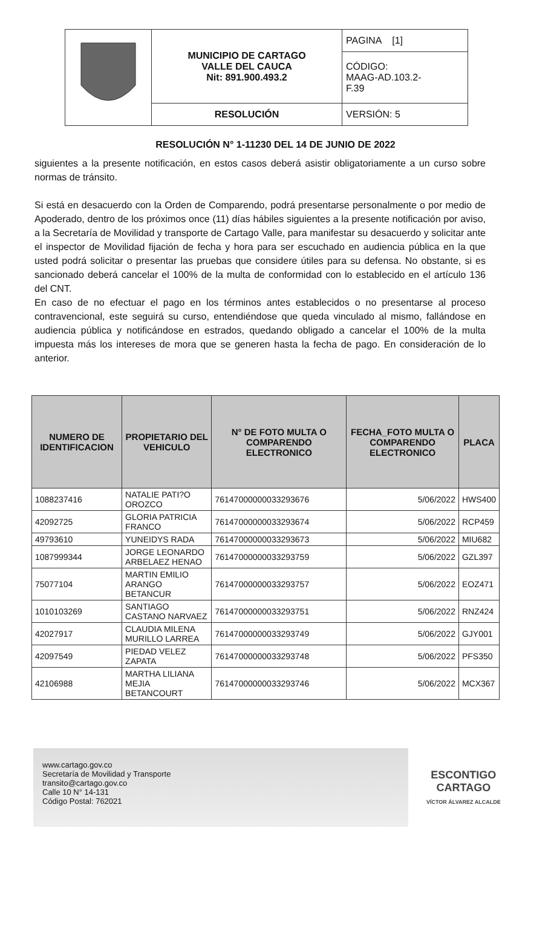| | MUNICIPIO DE CARTAGO VALLE DEL CAUCA Nit: 891.900.493.2 | PAGINA [1] |
| | | CÓDIGO: MAAG-AD.103.2- F.39 |
| | RESOLUCIÓN | VERSIÓN: 5 |
RESOLUCIÓN N° 1-11230 DEL 14 DE JUNIO DE 2022
siguientes a la presente notificación, en estos casos deberá asistir obligatoriamente a un curso sobre normas de tránsito.
Si está en desacuerdo con la Orden de Comparendo, podrá presentarse personalmente o por medio de Apoderado, dentro de los próximos once (11) días hábiles siguientes a la presente notificación por aviso, a la Secretaría de Movilidad y transporte de Cartago Valle, para manifestar su desacuerdo y solicitar ante el inspector de Movilidad fijación de fecha y hora para ser escuchado en audiencia pública en la que usted podrá solicitar o presentar las pruebas que considere útiles para su defensa. No obstante, si es sancionado deberá cancelar el 100% de la multa de conformidad con lo establecido en el artículo 136 del CNT.
En caso de no efectuar el pago en los términos antes establecidos o no presentarse al proceso contravencional, este seguirá su curso, entendiéndose que queda vinculado al mismo, fallándose en audiencia pública y notificándose en estrados, quedando obligado a cancelar el 100% de la multa impuesta más los intereses de mora que se generen hasta la fecha de pago. En consideración de lo anterior.
| NUMERO DE IDENTIFICACION | PROPIETARIO DEL VEHICULO | N° DE FOTO MULTA O COMPARENDO ELECTRONICO | FECHA_FOTO MULTA O COMPARENDO ELECTRONICO | PLACA |
| --- | --- | --- | --- | --- |
| 1088237416 | NATALIE PATI?O OROZCO | 76147000000033293676 | 5/06/2022 | HWS400 |
| 42092725 | GLORIA PATRICIA FRANCO | 76147000000033293674 | 5/06/2022 | RCP459 |
| 49793610 | YUNEIDYS RADA | 76147000000033293673 | 5/06/2022 | MIU682 |
| 1087999344 | JORGE LEONARDO ARBELAEZ HENAO | 76147000000033293759 | 5/06/2022 | GZL397 |
| 75077104 | MARTIN EMILIO ARANGO BETANCUR | 76147000000033293757 | 5/06/2022 | EOZ471 |
| 1010103269 | SANTIAGO CASTANO NARVAEZ | 76147000000033293751 | 5/06/2022 | RNZ424 |
| 42027917 | CLAUDIA MILENA MURILLO LARREA | 76147000000033293749 | 5/06/2022 | GJY001 |
| 42097549 | PIEDAD VELEZ ZAPATA | 76147000000033293748 | 5/06/2022 | PFS350 |
| 42106988 | MARTHA LILIANA MEJIA BETANCOURT | 76147000000033293746 | 5/06/2022 | MCX367 |
www.cartago.gov.co
Secretaría de Movilidad y Transporte
transito@cartago.gov.co
Calle 10 N° 14-131
Código Postal: 762021
ESCONTIGO
CARTAGO
VÍCTOR ÁLVAREZ ALCALDE